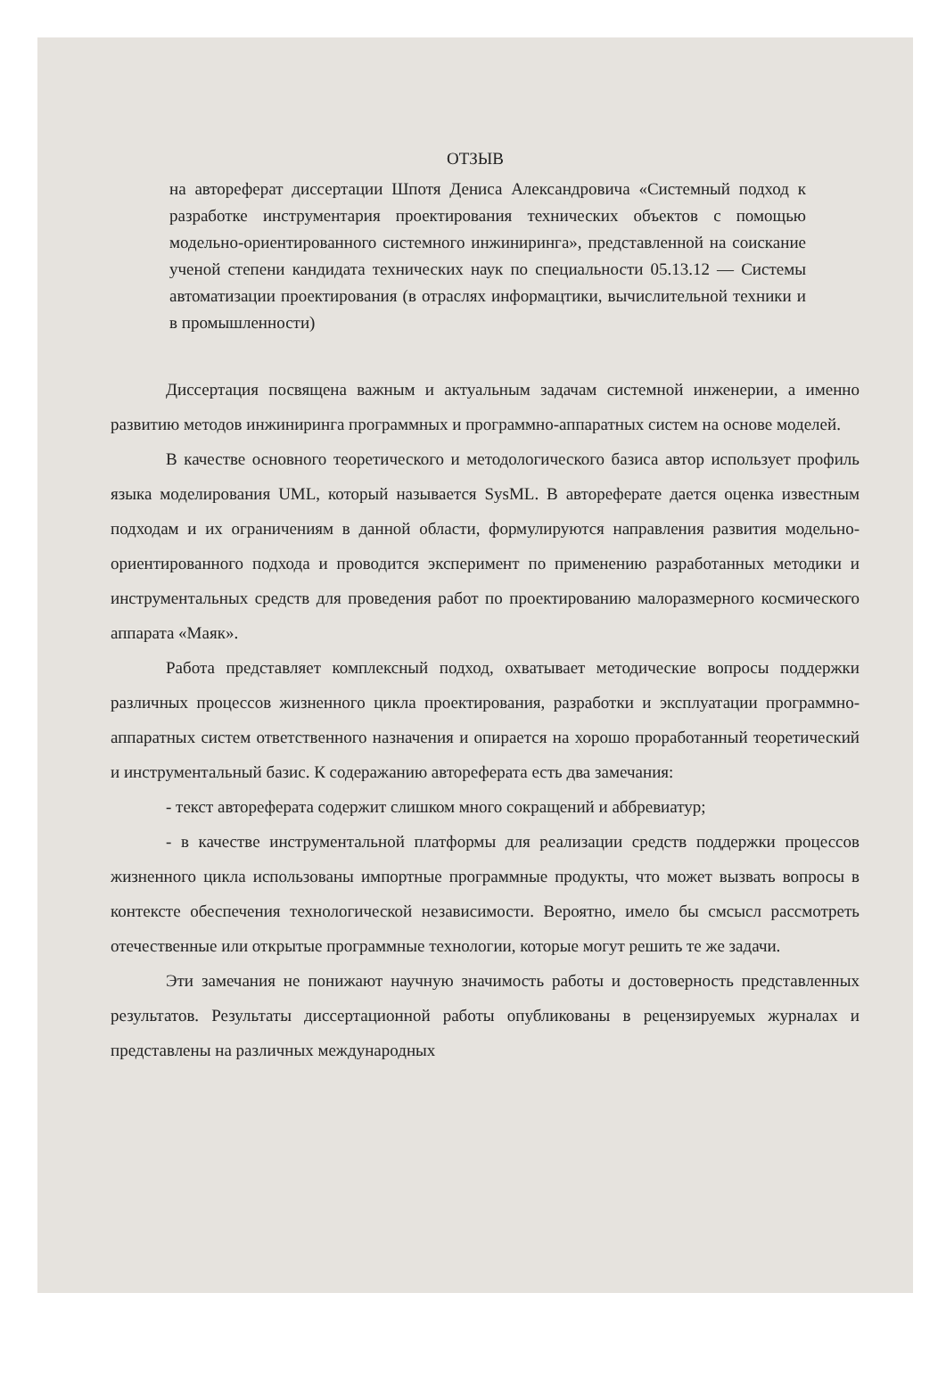ОТЗЫВ
на автореферат диссертации Шпотя Дениса Александровича «Системный подход к разработке инструментария проектирования технических объектов с помощью модельно-ориентированного системного инжиниринга», представленной на соискание ученой степени кандидата технических наук по специальности 05.13.12 — Системы автоматизации проектирования (в отраслях информацтики, вычислительной техники и в промышленности)
Диссертация посвящена важным и актуальным задачам системной инженерии, а именно развитию методов инжиниринга программных и программно-аппаратных систем на основе моделей.
В качестве основного теоретического и методологического базиса автор использует профиль языка моделирования UML, который называется SysML. В автореферате дается оценка известным подходам и их ограничениям в данной области, формулируются направления развития модельно-ориентированного подхода и проводится эксперимент по применению разработанных методики и инструментальных средств для проведения работ по проектированию малоразмерного космического аппарата «Маяк».
Работа представляет комплексный подход, охватывает методические вопросы поддержки различных процессов жизненного цикла проектирования, разработки и эксплуатации программно-аппаратных систем ответственного назначения и опирается на хорошо проработанный теоретический и инструментальный базис. К содеражанию автореферата есть два замечания:
- текст автореферата содержит слишком много сокращений и аббревиатур;
- в качестве инструментальной платформы для реализации средств поддержки процессов жизненного цикла использованы импортные программные продукты, что может вызвать вопросы в контексте обеспечения технологической независимости. Вероятно, имело бы смсысл рассмотреть отечественные или открытые программные технологии, которые могут решить те же задачи.
Эти замечания не понижают научную значимость работы и достоверность представленных результатов. Результаты диссертационной работы опубликованы в рецензируемых журналах и представлены на различных международных